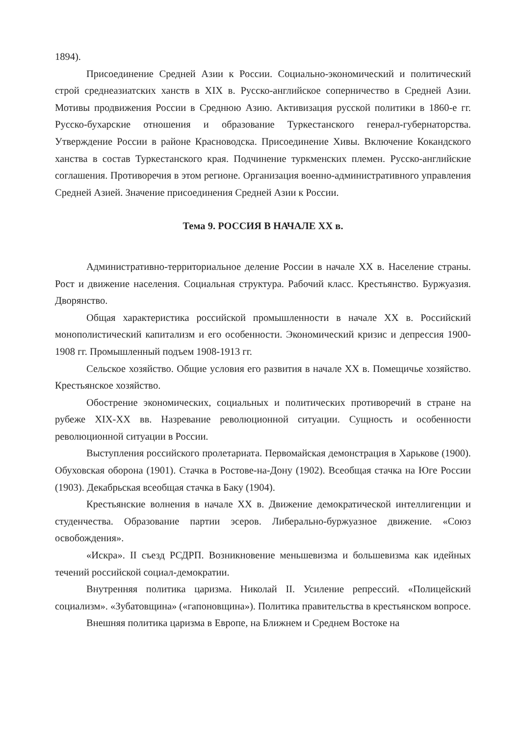1894).
Присоединение Средней Азии к России. Социально-экономический и политический строй среднеазиатских ханств в XIX в. Русско-английское соперничество в Средней Азии. Мотивы продвижения России в Среднюю Азию. Активизация русской политики в 1860-е гг. Русско-бухарские отношения и образование Туркестанского генерал-губернаторства. Утверждение России в районе Красноводска. Присоединение Хивы. Включение Кокандского ханства в состав Туркестанского края. Подчинение туркменских племен. Русско-английские соглашения. Противоречия в этом регионе. Организация военно-административного управления Средней Азией. Значение присоединения Средней Азии к России.
Тема 9. РОССИЯ В НАЧАЛЕ XX в.
Административно-территориальное деление России в начале XX в. Население страны. Рост и движение населения. Социальная структура. Рабочий класс. Крестьянство. Буржуазия. Дворянство.
Общая характеристика российской промышленности в начале XX в. Российский монополистический капитализм и его особенности. Экономический кризис и депрессия 1900-1908 гг. Промышленный подъем 1908-1913 гг.
Сельское хозяйство. Общие условия его развития в начале XX в. Помещичье хозяйство. Крестьянское хозяйство.
Обострение экономических, социальных и политических противоречий в стране на рубеже XIX-XX вв. Назревание революционной ситуации. Сущность и особенности революционной ситуации в России.
Выступления российского пролетариата. Первомайская демонстрация в Харькове (1900). Обуховская оборона (1901). Стачка в Ростове-на-Дону (1902). Всеобщая стачка на Юге России (1903). Декабрьская всеобщая стачка в Баку (1904).
Крестьянские волнения в начале XX в. Движение демократической интеллигенции и студенчества. Образование партии эсеров. Либерально-буржуазное движение. «Союз освобождения».
«Искра». II съезд РСДРП. Возникновение меньшевизма и большевизма как идейных течений российской социал-демократии.
Внутренняя политика царизма. Николай II. Усиление репрессий. «Полицейский социализм». «Зубатовщина» («гапоновщина»). Политика правительства в крестьянском вопросе.
Внешняя политика царизма в Европе, на Ближнем и Среднем Востоке на